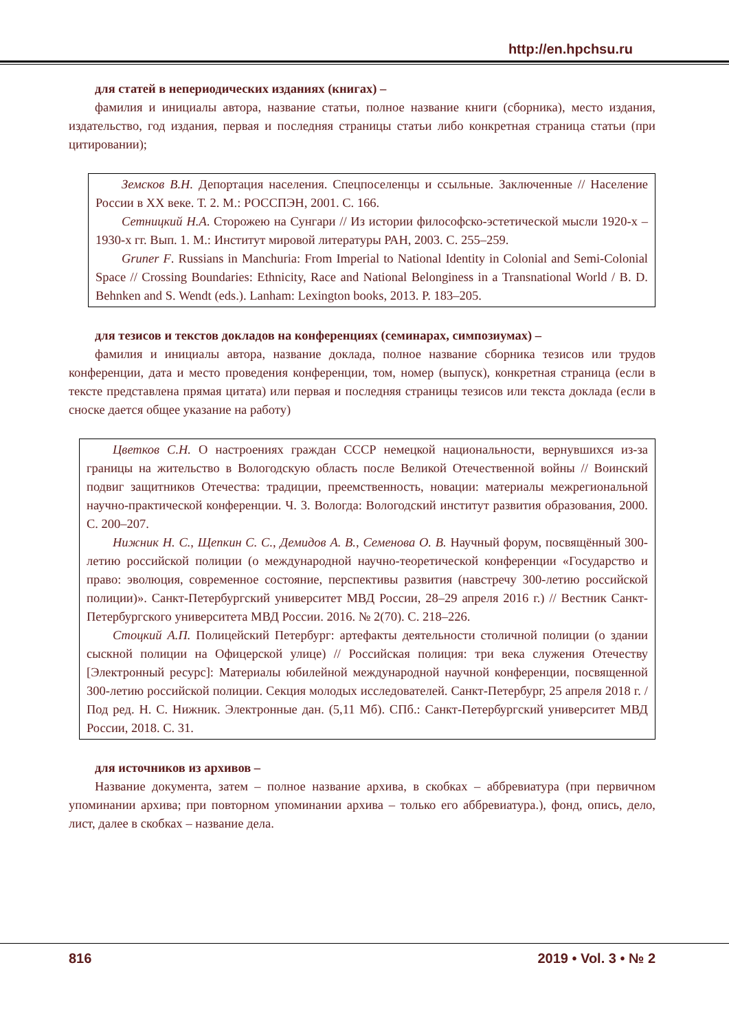http://en.hpchsu.ru
для статей в непериодических изданиях (книгах) –
фамилия и инициалы автора, название статьи, полное название книги (сборника), место издания, издательство, год издания, первая и последняя страницы статьи либо конкретная страница статьи (при цитировании);
Земсков В.Н. Депортация населения. Спецпоселенцы и ссыльные. Заключенные // Население России в XX веке. Т. 2. М.: РОССПЭН, 2001. С. 166.
Сетницкий Н.А. Сторожею на Сунгари // Из истории философско-эстетической мысли 1920-х – 1930-х гг. Вып. 1. М.: Институт мировой литературы РАН, 2003. С. 255–259.
Gruner F. Russians in Manchuria: From Imperial to National Identity in Colonial and Semi-Colonial Space // Crossing Boundaries: Ethnicity, Race and National Belonginess in a Transnational World / B. D. Behnken and S. Wendt (eds.). Lanham: Lexington books, 2013. P. 183–205.
для тезисов и текстов докладов на конференциях (семинарах, симпозиумах) –
фамилия и инициалы автора, название доклада, полное название сборника тезисов или трудов конференции, дата и место проведения конференции, том, номер (выпуск), конкретная страница (если в тексте представлена прямая цитата) или первая и последняя страницы тезисов или текста доклада (если в сноске дается общее указание на работу)
Цветков С.Н. О настроениях граждан СССР немецкой национальности, вернувшихся из-за границы на жительство в Вологодскую область после Великой Отечественной войны // Воинский подвиг защитников Отечества: традиции, преемственность, новации: материалы межрегиональной научно-практической конференции. Ч. 3. Вологда: Вологодский институт развития образования, 2000. С. 200–207.
Нижник Н. С., Щепкин С. С., Демидов А. В., Семенова О. В. Научный форум, посвящённый 300-летию российской полиции (о международной научно-теоретической конференции «Государство и право: эволюция, современное состояние, перспективы развития (навстречу 300-летию российской полиции)». Санкт-Петербургский университет МВД России, 28–29 апреля 2016 г.) // Вестник Санкт-Петербургского университета МВД России. 2016. № 2(70). С. 218–226.
Стоцкий А.П. Полицейский Петербург: артефакты деятельности столичной полиции (о здании сыскной полиции на Офицерской улице) // Российская полиция: три века служения Отечеству [Электронный ресурс]: Материалы юбилейной международной научной конференции, посвященной 300-летию российской полиции. Секция молодых исследователей. Санкт-Петербург, 25 апреля 2018 г. / Под ред. Н. С. Нижник. Электронные дан. (5,11 Мб). СПб.: Санкт-Петербургский университет МВД России, 2018. С. 31.
для источников из архивов –
Название документа, затем – полное название архива, в скобках – аббревиатура (при первичном упоминании архива; при повторном упоминании архива – только его аббревиатура.), фонд, опись, дело, лист, далее в скобках – название дела.
816 2019 • Vol. 3 • № 2